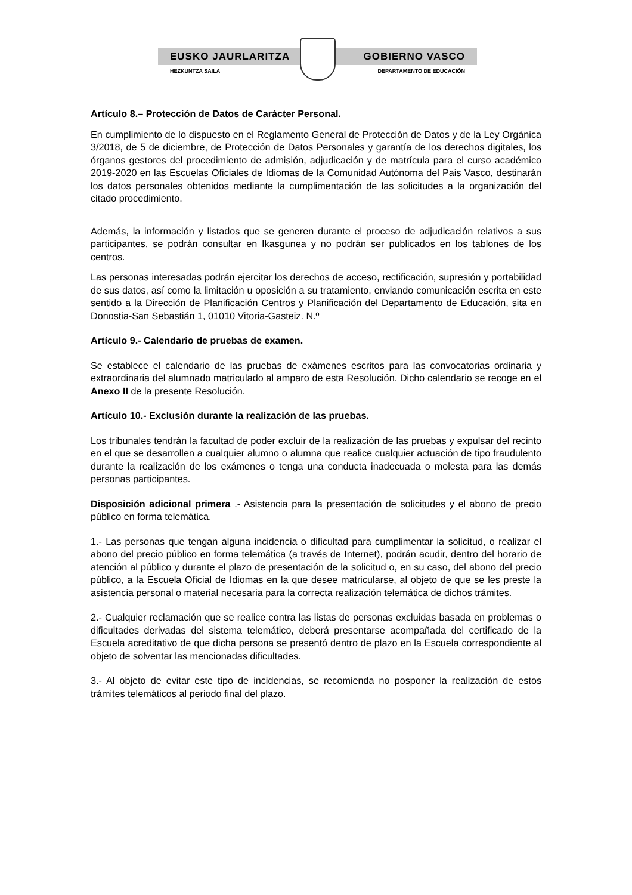EUSKO JAURLARITZA GOBIERNO VASCO
HEZKUNTZA SAILA DEPARTAMENTO DE EDUCACIÓN
Artículo 8.– Protección de Datos de Carácter Personal.
En cumplimiento de lo dispuesto en el Reglamento General de Protección de Datos y de la Ley Orgánica 3/2018, de 5 de diciembre, de Protección de Datos Personales y garantía de los derechos digitales, los órganos gestores del procedimiento de admisión, adjudicación y de matrícula para el curso académico 2019-2020 en las Escuelas Oficiales de Idiomas de la Comunidad Autónoma del Pais Vasco, destinarán los datos personales obtenidos mediante la cumplimentación de las solicitudes a la organización del citado procedimiento.
Además, la información y listados que se generen durante el proceso de adjudicación relativos a sus participantes, se podrán consultar en Ikasgunea y no podrán ser publicados en los tablones de los centros.
Las personas interesadas podrán ejercitar los derechos de acceso, rectificación, supresión y portabilidad de sus datos, así como la limitación u oposición a su tratamiento, enviando comunicación escrita en este sentido a la Dirección de Planificación Centros y Planificación del Departamento de Educación, sita en Donostia-San Sebastián 1, 01010 Vitoria-Gasteiz. N.º
Artículo 9.- Calendario de pruebas de examen.
Se establece el calendario de las pruebas de exámenes escritos para las convocatorias ordinaria y extraordinaria del alumnado matriculado al amparo de esta Resolución. Dicho calendario se recoge en el Anexo II de la presente Resolución.
Artículo 10.- Exclusión durante la realización de las pruebas.
Los tribunales tendrán la facultad de poder excluir de la realización de las pruebas y expulsar del recinto en el que se desarrollen a cualquier alumno o alumna que realice cualquier actuación de tipo fraudulento durante la realización de los exámenes o tenga una conducta inadecuada o molesta para las demás personas participantes.
Disposición adicional primera .- Asistencia para la presentación de solicitudes y el abono de precio público en forma telemática.
1.- Las personas que tengan alguna incidencia o dificultad para cumplimentar la solicitud, o realizar el abono del precio público en forma telemática (a través de Internet), podrán acudir, dentro del horario de atención al público y durante el plazo de presentación de la solicitud o, en su caso, del abono del precio público, a la Escuela Oficial de Idiomas en la que desee matricularse, al objeto de que se les preste la asistencia personal o material necesaria para la correcta realización telemática de dichos trámites.
2.- Cualquier reclamación que se realice contra las listas de personas excluidas basada en problemas o dificultades derivadas del sistema telemático, deberá presentarse acompañada del certificado de la Escuela acreditativo de que dicha persona se presentó dentro de plazo en la Escuela correspondiente al objeto de solventar las mencionadas dificultades.
3.- Al objeto de evitar este tipo de incidencias, se recomienda no posponer la realización de estos trámites telemáticos al periodo final del plazo.